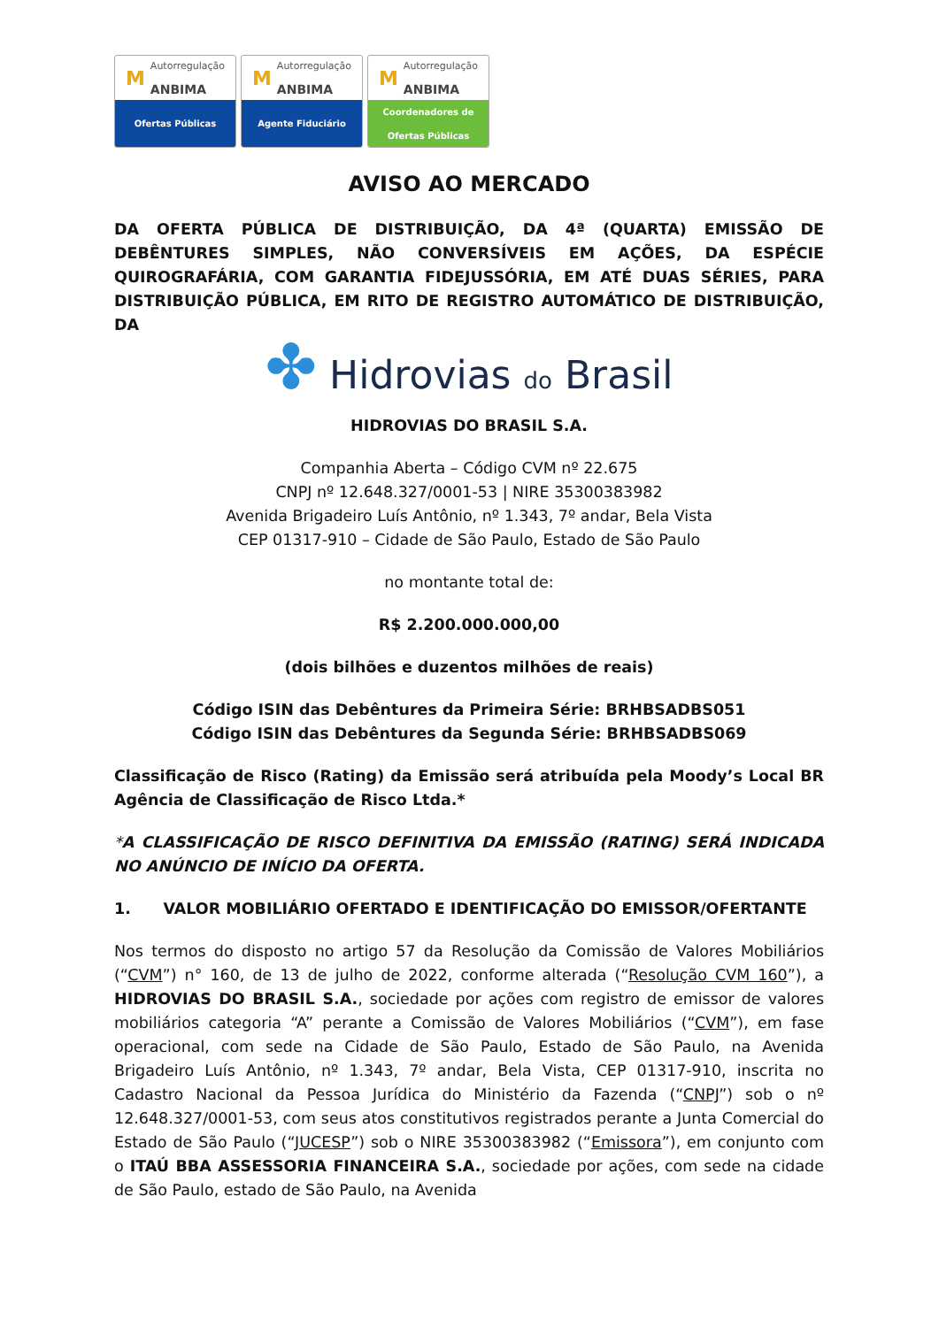M Autorregulação
ANBIMA
Ofertas Públicas
M Autorregulação
ANBIMA
Agente Fiduciário
M Autorregulação
ANBIMA
Coordenadores de
Ofertas Públicas
AVISO AO MERCADO
DA OFERTA PÚBLICA DE DISTRIBUIÇÃO, DA 4ª (QUARTA) EMISSÃO DE DEBÊNTURES SIMPLES, NÃO CONVERSÍVEIS EM AÇÕES, DA ESPÉCIE QUIROGRAFÁRIA, COM GARANTIA FIDEJUSSÓRIA, EM ATÉ DUAS SÉRIES, PARA DISTRIBUIÇÃO PÚBLICA, EM RITO DE REGISTRO AUTOMÁTICO DE DISTRIBUIÇÃO, DA
✤ Hidrovias do Brasil
HIDROVIAS DO BRASIL S.A.
Companhia Aberta – Código CVM nº 22.675
CNPJ nº 12.648.327/0001-53 | NIRE 35300383982
Avenida Brigadeiro Luís Antônio, nº 1.343, 7º andar, Bela Vista
CEP 01317-910 – Cidade de São Paulo, Estado de São Paulo
no montante total de:
R$ 2.200.000.000,00
(dois bilhões e duzentos milhões de reais)
Código ISIN das Debêntures da Primeira Série: BRHBSADBS051
Código ISIN das Debêntures da Segunda Série: BRHBSADBS069
Classificação de Risco (Rating) da Emissão será atribuída pela Moody’s Local BR Agência de Classificação de Risco Ltda.*
*A CLASSIFICAÇÃO DE RISCO DEFINITIVA DA EMISSÃO (RATING) SERÁ INDICADA NO ANÚNCIO DE INÍCIO DA OFERTA.
1. VALOR MOBILIÁRIO OFERTADO E IDENTIFICAÇÃO DO EMISSOR/OFERTANTE
Nos termos do disposto no artigo 57 da Resolução da Comissão de Valores Mobiliários (“CVM”) n° 160, de 13 de julho de 2022, conforme alterada (“Resolução CVM 160”), a HIDROVIAS DO BRASIL S.A., sociedade por ações com registro de emissor de valores mobiliários categoria “A” perante a Comissão de Valores Mobiliários (“CVM”), em fase operacional, com sede na Cidade de São Paulo, Estado de São Paulo, na Avenida Brigadeiro Luís Antônio, nº 1.343, 7º andar, Bela Vista, CEP 01317-910, inscrita no Cadastro Nacional da Pessoa Jurídica do Ministério da Fazenda (“CNPJ”) sob o nº 12.648.327/0001-53, com seus atos constitutivos registrados perante a Junta Comercial do Estado de São Paulo (“JUCESP”) sob o NIRE 35300383982 (“Emissora”), em conjunto com o ITAÚ BBA ASSESSORIA FINANCEIRA S.A., sociedade por ações, com sede na cidade de São Paulo, estado de São Paulo, na Avenida